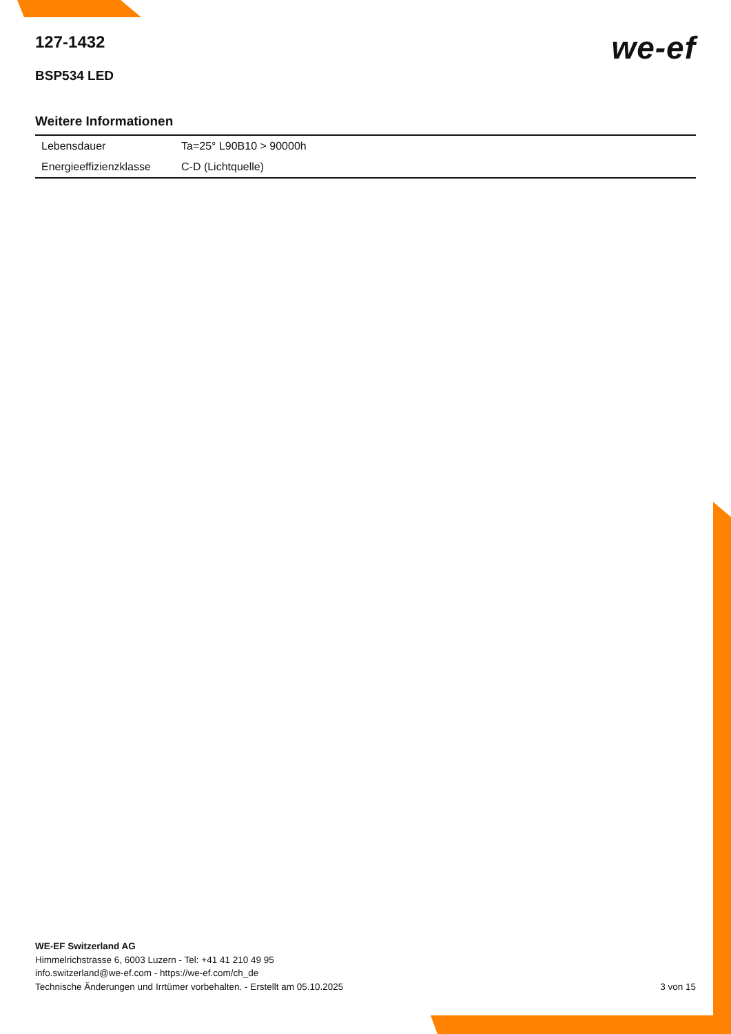127-1432
BSP534 LED
we-ef
Weitere Informationen
| Lebensdauer | Ta=25° L90B10 > 90000h |
| Energieeffizienzklasse | C-D (Lichtquelle) |
WE-EF Switzerland AG
Himmelrichstrasse 6, 6003 Luzern - Tel: +41 41 210 49 95
info.switzerland@we-ef.com - https://we-ef.com/ch_de
Technische Änderungen und Irrtümer vorbehalten. - Erstellt am 05.10.2025 3 von 15